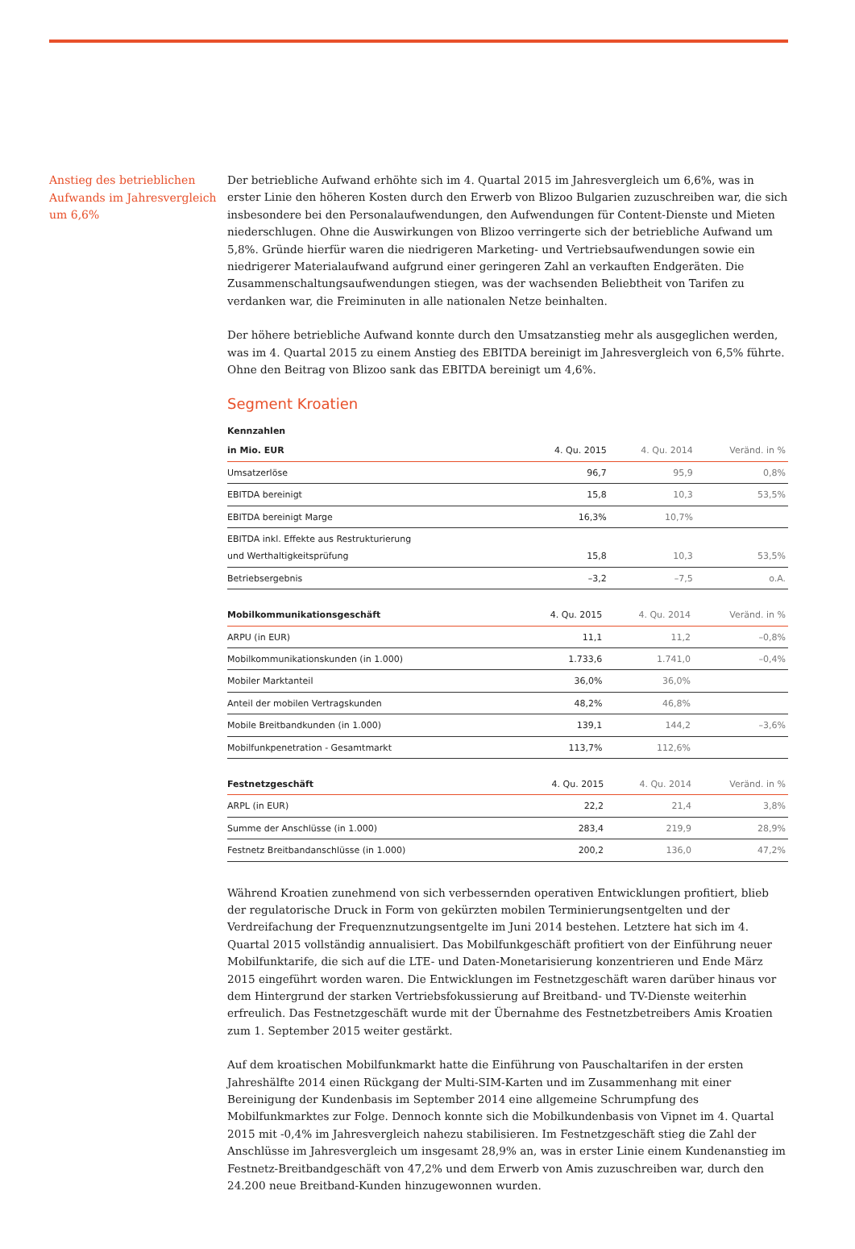Anstieg des betrieblichen Aufwands im Jahresvergleich um 6,6%
Der betriebliche Aufwand erhöhte sich im 4. Quartal 2015 im Jahresvergleich um 6,6%, was in erster Linie den höheren Kosten durch den Erwerb von Blizoo Bulgarien zuzuschreiben war, die sich insbesondere bei den Personalaufwendungen, den Aufwendungen für Content-Dienste und Mieten niederschlugen. Ohne die Auswirkungen von Blizoo verringerte sich der betriebliche Aufwand um 5,8%. Gründe hierfür waren die niedrigeren Marketing- und Vertriebsaufwendungen sowie ein niedrigerer Materialaufwand aufgrund einer geringeren Zahl an verkauften Endgeräten. Die Zusammenschaltungsaufwendungen stiegen, was der wachsenden Beliebtheit von Tarifen zu verdanken war, die Freiminuten in alle nationalen Netze beinhalten.
Der höhere betriebliche Aufwand konnte durch den Umsatzanstieg mehr als ausgeglichen werden, was im 4. Quartal 2015 zu einem Anstieg des EBITDA bereinigt im Jahresvergleich von 6,5% führte. Ohne den Beitrag von Blizoo sank das EBITDA bereinigt um 4,6%.
Segment Kroatien
Kennzahlen
| in Mio. EUR | 4. Qu. 2015 | 4. Qu. 2014 | Veränd. in % |
| --- | --- | --- | --- |
| Umsatzerlöse | 96,7 | 95,9 | 0,8% |
| EBITDA bereinigt | 15,8 | 10,3 | 53,5% |
| EBITDA bereinigt Marge | 16,3% | 10,7% | |
| EBITDA inkl. Effekte aus Restrukturierung und Werthaltigkeitsprüfung | 15,8 | 10,3 | 53,5% |
| Betriebsergebnis | –3,2 | –7,5 | o.A. |
| Mobilkommunikationsgeschäft | 4. Qu. 2015 | 4. Qu. 2014 | Veränd. in % |
| --- | --- | --- | --- |
| ARPU (in EUR) | 11,1 | 11,2 | –0,8% |
| Mobilkommunikationskunden (in 1.000) | 1.733,6 | 1.741,0 | –0,4% |
| Mobiler Marktanteil | 36,0% | 36,0% | |
| Anteil der mobilen Vertragskunden | 48,2% | 46,8% | |
| Mobile Breitbandkunden (in 1.000) | 139,1 | 144,2 | –3,6% |
| Mobilfunkpenetration - Gesamtmarkt | 113,7% | 112,6% | |
| Festnetzgeschäft | 4. Qu. 2015 | 4. Qu. 2014 | Veränd. in % |
| --- | --- | --- | --- |
| ARPL (in EUR) | 22,2 | 21,4 | 3,8% |
| Summe der Anschlüsse (in 1.000) | 283,4 | 219,9 | 28,9% |
| Festnetz Breitbandanschlüsse (in 1.000) | 200,2 | 136,0 | 47,2% |
Während Kroatien zunehmend von sich verbessernden operativen Entwicklungen profitiert, blieb der regulatorische Druck in Form von gekürzten mobilen Terminierungsentgelten und der Verdreifachung der Frequenznutzungsentgelte im Juni 2014 bestehen. Letztere hat sich im 4. Quartal 2015 vollständig annualisiert. Das Mobilfunkgeschäft profitiert von der Einführung neuer Mobilfunktarife, die sich auf die LTE- und Daten-Monetarisierung konzentrieren und Ende März 2015 eingeführt worden waren. Die Entwicklungen im Festnetzgeschäft waren darüber hinaus vor dem Hintergrund der starken Vertriebsfokussierung auf Breitband- und TV-Dienste weiterhin erfreulich. Das Festnetzgeschäft wurde mit der Übernahme des Festnetzbetreibers Amis Kroatien zum 1. September 2015 weiter gestärkt.
Auf dem kroatischen Mobilfunkmarkt hatte die Einführung von Pauschaltarifen in der ersten Jahreshälfte 2014 einen Rückgang der Multi-SIM-Karten und im Zusammenhang mit einer Bereinigung der Kundenbasis im September 2014 eine allgemeine Schrumpfung des Mobilfunkmarktes zur Folge. Dennoch konnte sich die Mobilkundenbasis von Vipnet im 4. Quartal 2015 mit -0,4% im Jahresvergleich nahezu stabilisieren. Im Festnetzgeschäft stieg die Zahl der Anschlüsse im Jahresvergleich um insgesamt 28,9% an, was in erster Linie einem Kundenanstieg im Festnetz-Breitbandgeschäft von 47,2% und dem Erwerb von Amis zuzuschreiben war, durch den 24.200 neue Breitband-Kunden hinzugewonnen wurden.